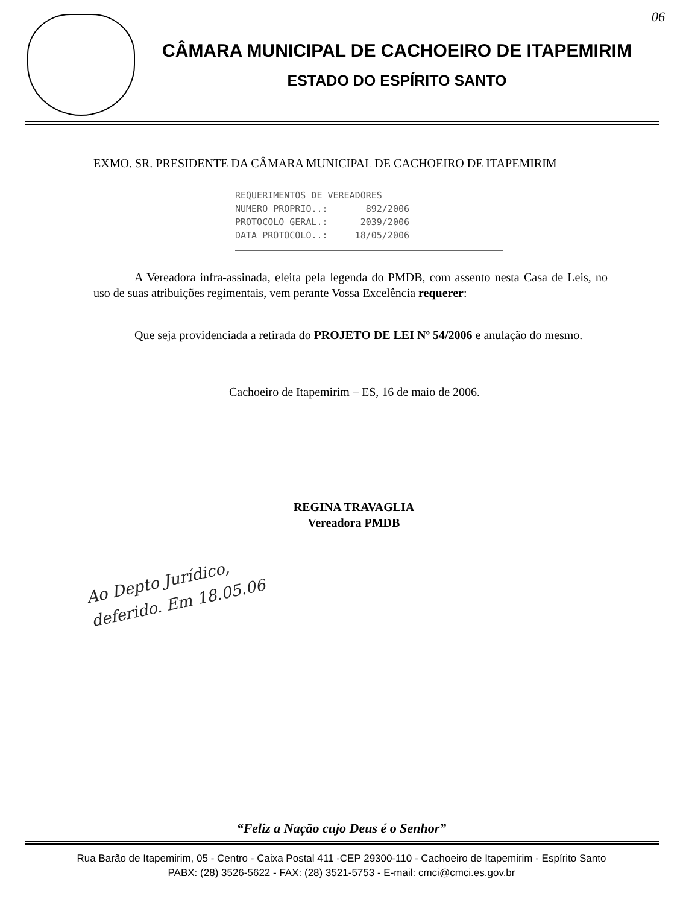06
CÂMARA MUNICIPAL DE CACHOEIRO DE ITAPEMIRIM
ESTADO DO ESPÍRITO SANTO
EXMO. SR. PRESIDENTE DA CÂMARA MUNICIPAL DE CACHOEIRO DE ITAPEMIRIM
REQUERIMENTOS DE VEREADORES NUMERO PROPRIO..: 892/2006 PROTOCOLO GERAL.: 2039/2006 DATA PROTOCOLO..: 18/05/2006
A Vereadora infra-assinada, eleita pela legenda do PMDB, com assento nesta Casa de Leis, no uso de suas atribuições regimentais, vem perante Vossa Excelência requerer:
Que seja providenciada a retirada do PROJETO DE LEI Nº 54/2006 e anulação do mesmo.
Cachoeiro de Itapemirim – ES, 16 de maio de 2006.
REGINA TRAVAGLIA
Vereadora PMDB
Ao Depto Jurídico, deferido. Em 18.05.06
“Feliz a Nação cujo Deus é o Senhor”
Rua Barão de Itapemirim, 05 - Centro - Caixa Postal 411 -CEP 29300-110 - Cachoeiro de Itapemirim - Espírito Santo
PABX: (28) 3526-5622 - FAX: (28) 3521-5753 - E-mail: cmci@cmci.es.gov.br